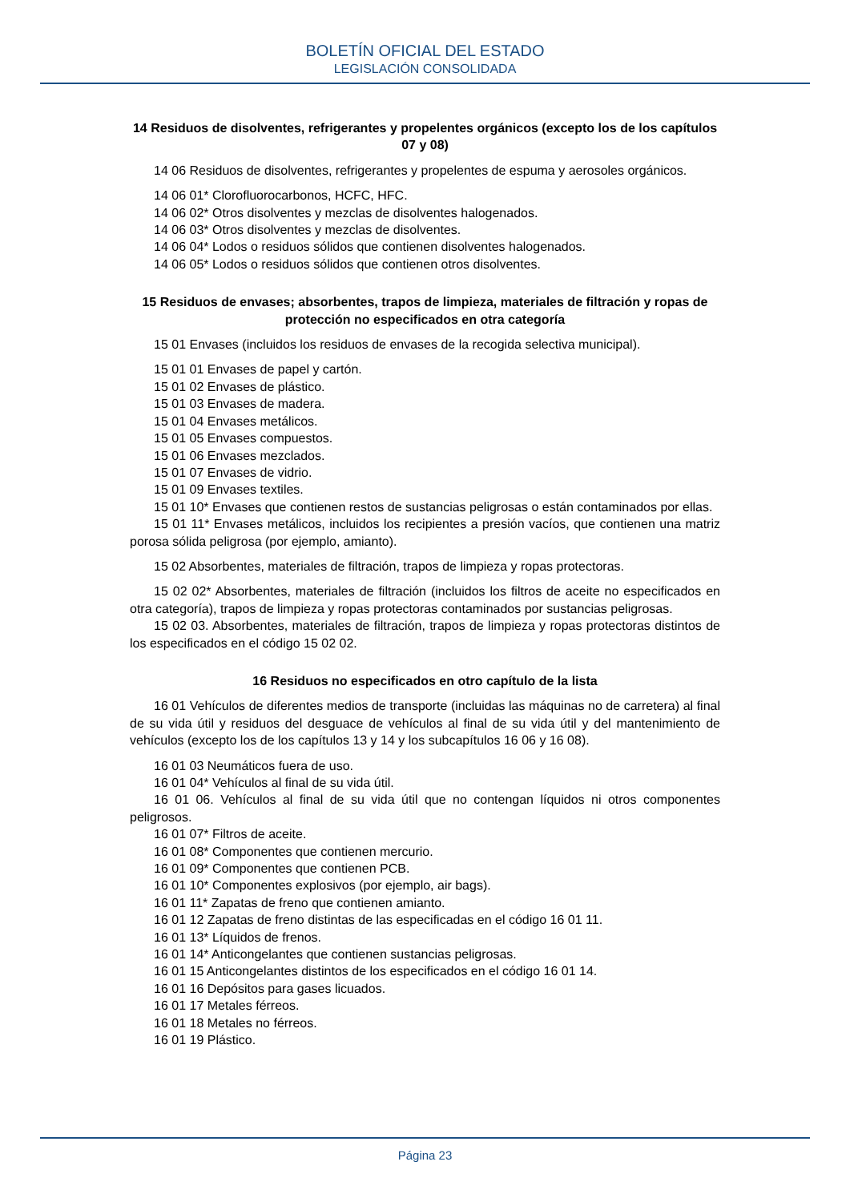BOLETÍN OFICIAL DEL ESTADO
LEGISLACIÓN CONSOLIDADA
14 Residuos de disolventes, refrigerantes y propelentes orgánicos (excepto los de los capítulos 07 y 08)
14 06 Residuos de disolventes, refrigerantes y propelentes de espuma y aerosoles orgánicos.
14 06 01* Clorofluorocarbonos, HCFC, HFC.
14 06 02* Otros disolventes y mezclas de disolventes halogenados.
14 06 03* Otros disolventes y mezclas de disolventes.
14 06 04* Lodos o residuos sólidos que contienen disolventes halogenados.
14 06 05* Lodos o residuos sólidos que contienen otros disolventes.
15 Residuos de envases; absorbentes, trapos de limpieza, materiales de filtración y ropas de protección no especificados en otra categoría
15 01 Envases (incluidos los residuos de envases de la recogida selectiva municipal).
15 01 01 Envases de papel y cartón.
15 01 02 Envases de plástico.
15 01 03 Envases de madera.
15 01 04 Envases metálicos.
15 01 05 Envases compuestos.
15 01 06 Envases mezclados.
15 01 07 Envases de vidrio.
15 01 09 Envases textiles.
15 01 10* Envases que contienen restos de sustancias peligrosas o están contaminados por ellas.
15 01 11* Envases metálicos, incluidos los recipientes a presión vacíos, que contienen una matriz porosa sólida peligrosa (por ejemplo, amianto).
15 02 Absorbentes, materiales de filtración, trapos de limpieza y ropas protectoras.
15 02 02* Absorbentes, materiales de filtración (incluidos los filtros de aceite no especificados en otra categoría), trapos de limpieza y ropas protectoras contaminados por sustancias peligrosas.
15 02 03. Absorbentes, materiales de filtración, trapos de limpieza y ropas protectoras distintos de los especificados en el código 15 02 02.
16 Residuos no especificados en otro capítulo de la lista
16 01 Vehículos de diferentes medios de transporte (incluidas las máquinas no de carretera) al final de su vida útil y residuos del desguace de vehículos al final de su vida útil y del mantenimiento de vehículos (excepto los de los capítulos 13 y 14 y los subcapítulos 16 06 y 16 08).
16 01 03 Neumáticos fuera de uso.
16 01 04* Vehículos al final de su vida útil.
16 01 06. Vehículos al final de su vida útil que no contengan líquidos ni otros componentes peligrosos.
16 01 07* Filtros de aceite.
16 01 08* Componentes que contienen mercurio.
16 01 09* Componentes que contienen PCB.
16 01 10* Componentes explosivos (por ejemplo, air bags).
16 01 11* Zapatas de freno que contienen amianto.
16 01 12 Zapatas de freno distintas de las especificadas en el código 16 01 11.
16 01 13* Líquidos de frenos.
16 01 14* Anticongelantes que contienen sustancias peligrosas.
16 01 15 Anticongelantes distintos de los especificados en el código 16 01 14.
16 01 16 Depósitos para gases licuados.
16 01 17 Metales férreos.
16 01 18 Metales no férreos.
16 01 19 Plástico.
Página 23